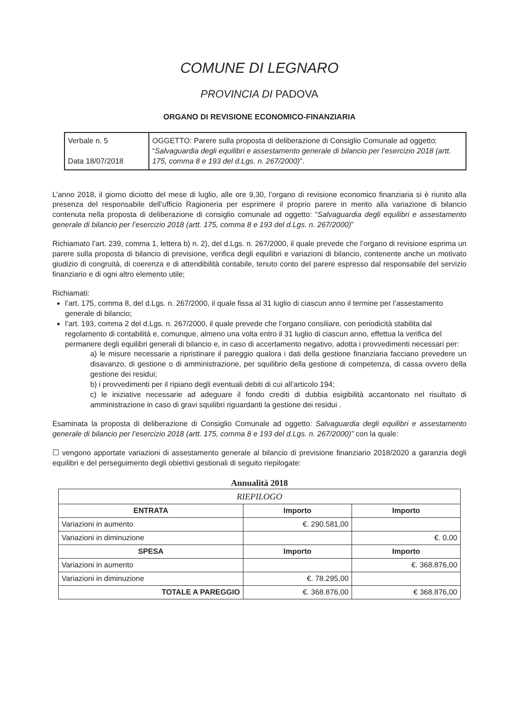COMUNE DI LEGNARO
PROVINCIA DI PADOVA
ORGANO DI REVISIONE ECONOMICO-FINANZIARIA
| Verbale n. 5 Data 18/07/2018 | OGGETTO: Parere sulla proposta di deliberazione di Consiglio Comunale ad oggetto: “ Salvaguardia degli equilibri e assestamento generale di bilancio per l’esercizio 2018 (artt. 175, comma 8 e 193 del d.Lgs. n. 267/2000) ”. |
L’anno 2018, il giorno diciotto del mese di luglio, alle ore 9,30, l’organo di revisione economico finanziaria si è riunito alla presenza del responsabile dell’ufficio Ragioneria per esprimere il proprio parere in merito alla variazione di bilancio contenuta nella proposta di deliberazione di consiglio comunale ad oggetto: “Salvaguardia degli equilibri e assestamento generale di bilancio per l’esercizio 2018 (artt. 175, comma 8 e 193 del d.Lgs. n. 267/2000)”
Richiamato l’art. 239, comma 1, lettera b) n. 2), del d.Lgs. n. 267/2000, il quale prevede che l’organo di revisione esprima un parere sulla proposta di bilancio di previsione, verifica degli equilibri e variazioni di bilancio, contenente anche un motivato giudizio di congruità, di coerenza e di attendibilità contabile, tenuto conto del parere espresso dal responsabile del servizio finanziario e di ogni altro elemento utile;
Richiamati:
l’art. 175, comma 8, del d.Lgs. n. 267/2000, il quale fissa al 31 luglio di ciascun anno il termine per l’assestamento generale di bilancio;
l’art. 193, comma 2 del d.Lgs. n. 267/2000, il quale prevede che l’organo consiliare, con periodicità stabilita dal regolamento di contabilità e, comunque, almeno una volta entro il 31 luglio di ciascun anno, effettua la verifica del permanere degli equilibri generali di bilancio e, in caso di accertamento negativo, adotta i provvedimenti necessari per:
a) le misure necessarie a ripristinare il pareggio qualora i dati della gestione finanziaria facciano prevedere un disavanzo, di gestione o di amministrazione, per squilibrio della gestione di competenza, di cassa ovvero della gestione dei residui;
b) i provvedimenti per il ripiano degli eventuali debiti di cui all’articolo 194;
c) le iniziative necessarie ad adeguare il fondo crediti di dubbia esigibilità accantonato nel risultato di amministrazione in caso di gravi squilibri riguardanti la gestione dei residui .
Esaminata la proposta di deliberazione di Consiglio Comunale ad oggetto: Salvaguardia degli equilibri e assestamento generale di bilancio per l’esercizio 2018 (artt. 175, comma 8 e 193 del d.Lgs. n. 267/2000)” con la quale:
☐ vengono apportate variazioni di assestamento generale al bilancio di previsione finanziario 2018/2020 a garanzia degli equilibri e del perseguimento degli obiettivi gestionali di seguito riepilogate:
Annualità 2018
| RIEPILOGO | | |
| ENTRATA | Importo | Importo |
| Variazioni in aumento | €. 290.581,00 | |
| Variazioni in diminuzione | | €. 0,00 |
| SPESA | Importo | Importo |
| Variazioni in aumento | | €. 368.876,00 |
| Variazioni in diminuzione | €. 78.295,00 | |
| TOTALE A PAREGGIO | €. 368.876,00 | € 368.876,00 |